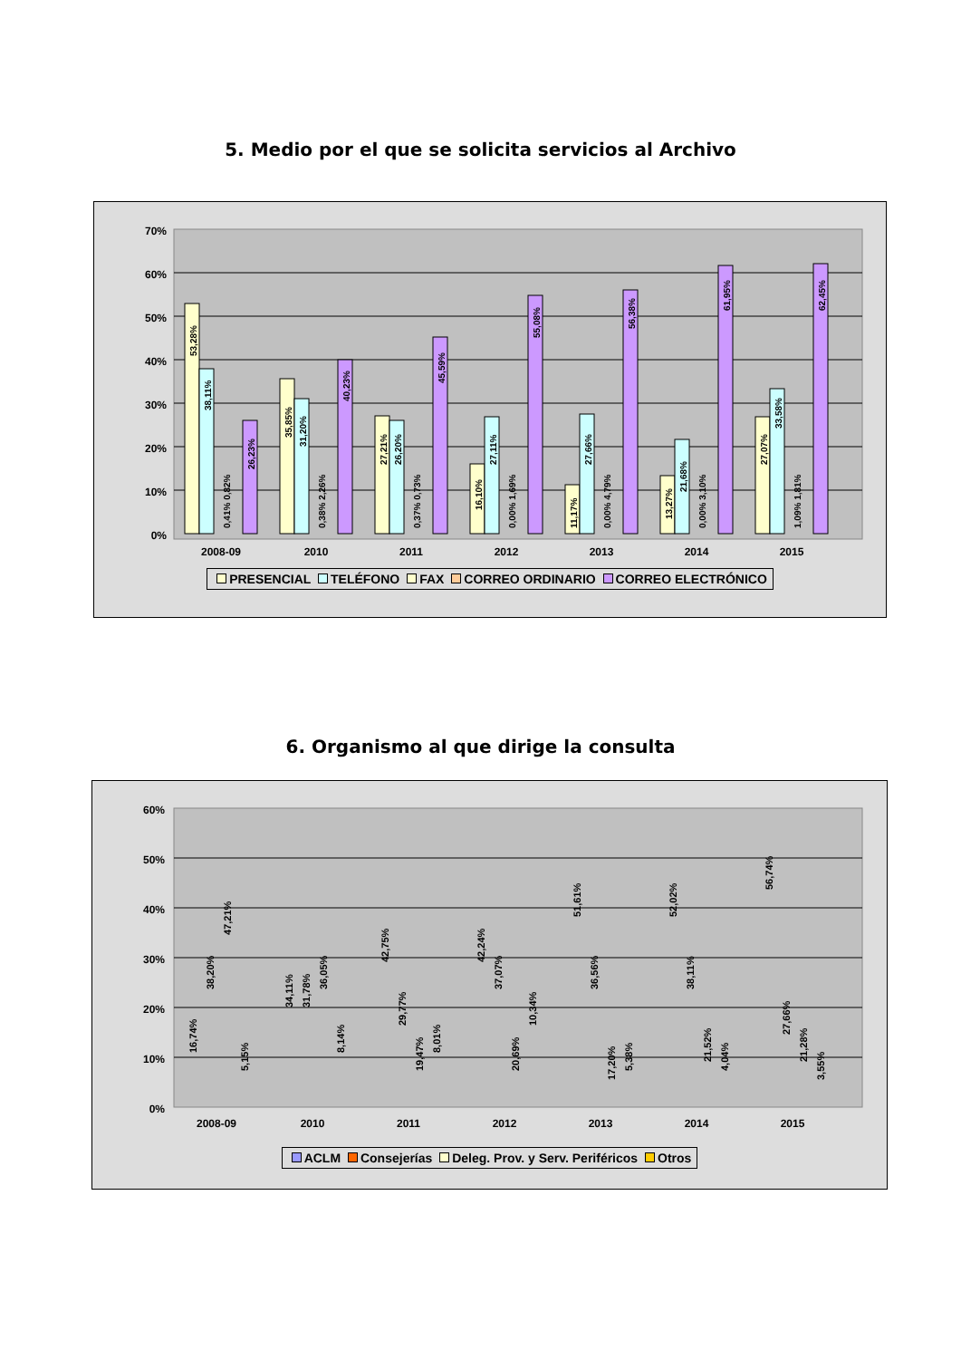5. Medio por el que se solicita servicios al Archivo
70%
60%
50%
40%
30%
20%
10%
0%
2008-09
2010
2011
2012
2013
2014
2015
53,28%
38,11%
26,23%
35,85%
31,20%
40,23%
27,21%
26,20%
45,59%
16,10%
27,11%
55,08%
11,17%
27,66%
56,38%
13,27%
21,68%
61,95%
27,07%
33,58%
62,45%
0,41% 0,82%
0,38% 2,26%
0,37% 0,73%
0,00% 1,69%
0,00% 4,79%
0,00% 3,10%
1,09% 1,81%
PRESENCIAL TELÉFONO FAX CORREO ORDINARIO CORREO ELECTRÓNICO
6. Organismo al que dirige la consulta
60%
50%
40%
30%
20%
10%
0%
2008-09
2010
2011
2012
2013
2014
2015
16,74%
38,20%
47,21%
5,15%
34,11%
31,78%
36,05%
8,14%
42,75%
29,77%
19,47%
8,01%
42,24%
37,07%
20,69%
10,34%
51,61%
36,56%
17,20%
5,38%
52,02%
38,11%
21,52%
4,04%
56,74%
27,66%
21,28%
3,55%
ACLM Consejerías Deleg. Prov. y Serv. Periféricos Otros